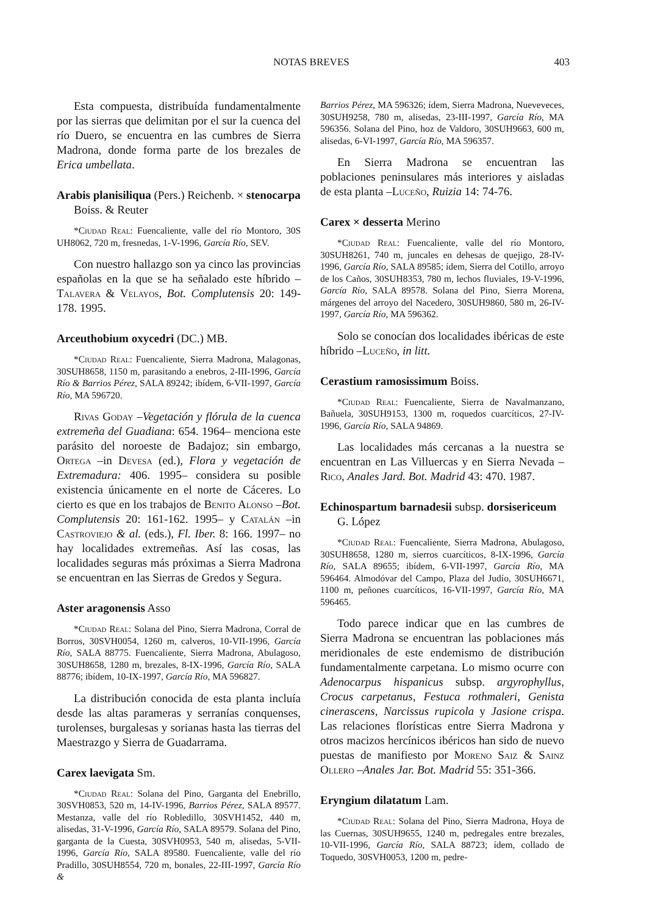NOTAS BREVES 403
Esta compuesta, distribuída fundamentalmente por las sierras que delimitan por el sur la cuenca del río Duero, se encuentra en las cumbres de Sierra Madrona, donde forma parte de los brezales de Erica umbellata.
Arabis planisiliqua (Pers.) Reichenb. × stenocarpa Boiss. & Reuter
*Ciudad Real: Fuencaliente, valle del río Montoro, 30S UH8062, 720 m, fresnedas, 1-V-1996, García Río, SEV.
Con nuestro hallazgo son ya cinco las provincias españolas en la que se ha señalado este híbrido –Talavera & Velayos, Bot. Complutensis 20: 149-178. 1995.
Arceuthobium oxycedri (DC.) MB.
*Ciudad Real: Fuencaliente, Sierra Madrona, Malagonas, 30SUH8658, 1150 m, parasitando a enebros, 2-III-1996, García Río & Barrios Pérez, SALA 89242; ibídem, 6-VII-1997, García Río, MA 596720.
Rivas Goday –Vegetación y flórula de la cuenca extremeña del Guadiana: 654. 1964– menciona este parásito del noroeste de Badajoz; sin embargo, Ortega –in Devesa (ed.), Flora y vegetación de Extremadura: 406. 1995– considera su posible existencia únicamente en el norte de Cáceres. Lo cierto es que en los trabajos de Benito Alonso –Bot. Complutensis 20: 161-162. 1995– y Catalán –in Castroviejo & al. (eds.), Fl. Iber. 8: 166. 1997– no hay localidades extremeñas. Así las cosas, las localidades seguras más próximas a Sierra Madrona se encuentran en las Sierras de Gredos y Segura.
Aster aragonensis Asso
*Ciudad Real: Solana del Pino, Sierra Madrona, Corral de Borros, 30SVH0054, 1260 m, calveros, 10-VII-1996, García Río, SALA 88775. Fuencaliente, Sierra Madrona, Abulagoso, 30SUH8658, 1280 m, brezales, 8-IX-1996, García Río, SALA 88776; ibídem, 10-IX-1997, García Río, MA 596827.
La distribución conocida de esta planta incluía desde las altas parameras y serranías conquenses, turolenses, burgalesas y sorianas hasta las tierras del Maestrazgo y Sierra de Guadarrama.
Carex laevigata Sm.
*Ciudad Real: Solana del Pino, Garganta del Enebrillo, 30SVH0853, 520 m, 14-IV-1996, Barrios Pérez, SALA 89577. Mestanza, valle del río Robledillo, 30SVH1452, 440 m, alisedas, 31-V-1996, García Río, SALA 89579. Solana del Pino, garganta de la Cuesta, 30SVH0953, 540 m, alisedas, 5-VII-1996, García Río, SALA 89580. Fuencaliente, valle del río Pradillo, 30SUH8554, 720 m, bonales, 22-III-1997, García Río &
Barrios Pérez, MA 596326; ídem, Sierra Madrona, Nueveveces, 30SUH9258, 780 m, alisedas, 23-III-1997, García Río, MA 596356. Solana del Pino, hoz de Valdoro, 30SUH9663, 600 m, alisedas, 6-VI-1997, García Río, MA 596357.
En Sierra Madrona se encuentran las poblaciones peninsulares más interiores y aisladas de esta planta –Luceño, Ruizia 14: 74-76.
Carex × desserta Merino
*Ciudad Real: Fuencaliente, valle del río Montoro, 30SUH8261, 740 m, juncales en dehesas de quejigo, 28-IV-1996, García Río, SALA 89585; ídem, Sierra del Cotillo, arroyo de los Caños, 30SUH8353, 780 m, lechos fluviales, 19-V-1996, García Río, SALA 89578. Solana del Pino, Sierra Morena, márgenes del arroyo del Nacedero, 30SUH9860, 580 m, 26-IV-1997, García Río, MA 596362.
Solo se conocían dos localidades ibéricas de este híbrido –Luceño, in litt.
Cerastium ramosissimum Boiss.
*Ciudad Real: Fuencaliente, Sierra de Navalmanzano, Bañuela, 30SUH9153, 1300 m, roquedos cuarcíticos, 27-IV-1996, García Río, SALA 94869.
Las localidades más cercanas a la nuestra se encuentran en Las Villuercas y en Sierra Nevada –Rico, Anales Jard. Bot. Madrid 43: 470. 1987.
Echinospartum barnadesii subsp. dorsisericeum G. López
*Ciudad Real: Fuencaliente, Sierra Madrona, Abulagoso, 30SUH8658, 1280 m, sierros cuarcíticos, 8-IX-1996, García Río, SALA 89655; ibídem, 6-VII-1997, García Río, MA 596464. Almodóvar del Campo, Plaza del Judío, 30SUH6671, 1100 m, peñones cuarcíticos, 16-VII-1997, García Río, MA 596465.
Todo parece indicar que en las cumbres de Sierra Madrona se encuentran las poblaciones más meridionales de este endemismo de distribución fundamentalmente carpetana. Lo mismo ocurre con Adenocarpus hispanicus subsp. argyrophyllus, Crocus carpetanus, Festuca rothmaleri, Genista cinerascens, Narcissus rupicola y Jasione crispa. Las relaciones florísticas entre Sierra Madrona y otros macizos hercínicos ibéricos han sido de nuevo puestas de manifiesto por Moreno Saiz & Sainz Ollero –Anales Jar. Bot. Madrid 55: 351-366.
Eryngium dilatatum Lam.
*Ciudad Real: Solana del Pino, Sierra Madrona, Hoya de las Cuernas, 30SUH9655, 1240 m, pedregales entre brezales, 10-VII-1996, García Río, SALA 88723; ídem, collado de Toquedo, 30SVH0053, 1200 m, pedre-